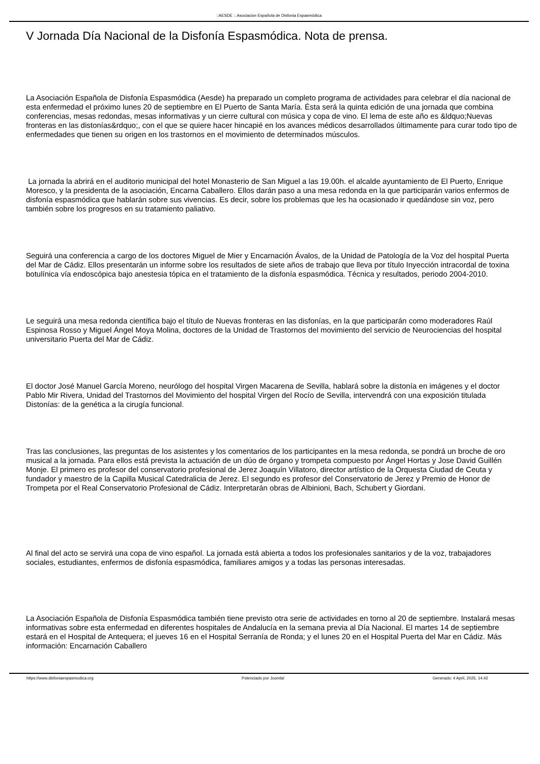::AESDE :: Asociacion Española de Disfonia Espasmódica
V Jornada Día Nacional de la Disfonía Espasmódica. Nota de prensa.
La Asociación Española de Disfonía Espasmódica (Aesde) ha preparado un completo programa de actividades para celebrar el día nacional de esta enfermedad el próximo lunes 20 de septiembre en El Puerto de Santa María. Ésta será la quinta edición de una jornada que combina conferencias, mesas redondas, mesas informativas y un cierre cultural con música y copa de vino. El lema de este año es &ldquo;Nuevas fronteras en las distonías&rdquo;, con el que se quiere hacer hincapié en los avances médicos desarrollados últimamente para curar todo tipo de enfermedades que tienen su origen en los trastornos en el movimiento de determinados músculos.
La jornada la abrirá en el auditorio municipal del hotel Monasterio de San Miguel a las 19.00h. el alcalde ayuntamiento de El Puerto, Enrique Moresco, y la presidenta de la asociación, Encarna Caballero. Ellos darán paso a una mesa redonda en la que participarán varios enfermos de disfonía espasmódica que hablarán sobre sus vivencias. Es decir, sobre los problemas que les ha ocasionado ir quedándose sin voz, pero también sobre los progresos en su tratamiento paliativo.
Seguirá una conferencia a cargo de los doctores Miguel de Mier y Encarnación Ávalos, de la Unidad de Patología de la Voz del hospital Puerta del Mar de Cádiz. Ellos presentarán un informe sobre los resultados de siete años de trabajo que lleva por título Inyección intracordal de toxina botulínica vía endoscópica bajo anestesia tópica en el tratamiento de la disfonía espasmódica. Técnica y resultados, periodo 2004-2010.
Le seguirá una mesa redonda científica bajo el título de Nuevas fronteras en las disfonías, en la que participarán como moderadores Raúl Espinosa Rosso y Miguel Ángel Moya Molina, doctores de la Unidad de Trastornos del movimiento del servicio de Neurociencias del hospital universitario Puerta del Mar de Cádiz.
El doctor José Manuel García Moreno, neurólogo del hospital Virgen Macarena de Sevilla, hablará sobre la distonía en imágenes y el doctor Pablo Mir Rivera, Unidad del Trastornos del Movimiento del hospital Virgen del Rocío de Sevilla, intervendrá con una exposición titulada Distonías: de la genética a la cirugía funcional.
Tras las conclusiones, las preguntas de los asistentes y los comentarios de los participantes en la mesa redonda, se pondrá un broche de oro musical a la jornada. Para ellos está prevista la actuación de un dúo de órgano y trompeta compuesto por Ángel Hortas y Jose David Guillén Monje. El primero es profesor del conservatorio profesional de Jerez Joaquín Villatoro, director artístico de la Orquesta Ciudad de Ceuta y fundador y maestro de la Capilla Musical Catedralicia de Jerez. El segundo es profesor del Conservatorio de Jerez y Premio de Honor de Trompeta por el Real Conservatorio Profesional de Cádiz. Interpretarán obras de Albinioni, Bach, Schubert y Giordani.
Al final del acto se servirá una copa de vino español. La jornada está abierta a todos los profesionales sanitarios y de la voz, trabajadores sociales, estudiantes, enfermos de disfonía espasmódica, familiares amigos y a todas las personas interesadas.
La Asociación Española de Disfonía Espasmódica también tiene previsto otra serie de actividades en torno al 20 de septiembre. Instalará mesas informativas sobre esta enfermedad en diferentes hospitales de Andalucía en la semana previa al Día Nacional. El martes 14 de septiembre estará en el Hospital de Antequera; el jueves 16 en el Hospital Serranía de Ronda; y el lunes 20 en el Hospital Puerta del Mar en Cádiz. Más información: Encarnación Caballero
https://www.disfoniaespasmodica.org Potenciado por Joomla! Generado: 4 April, 2025, 14:42